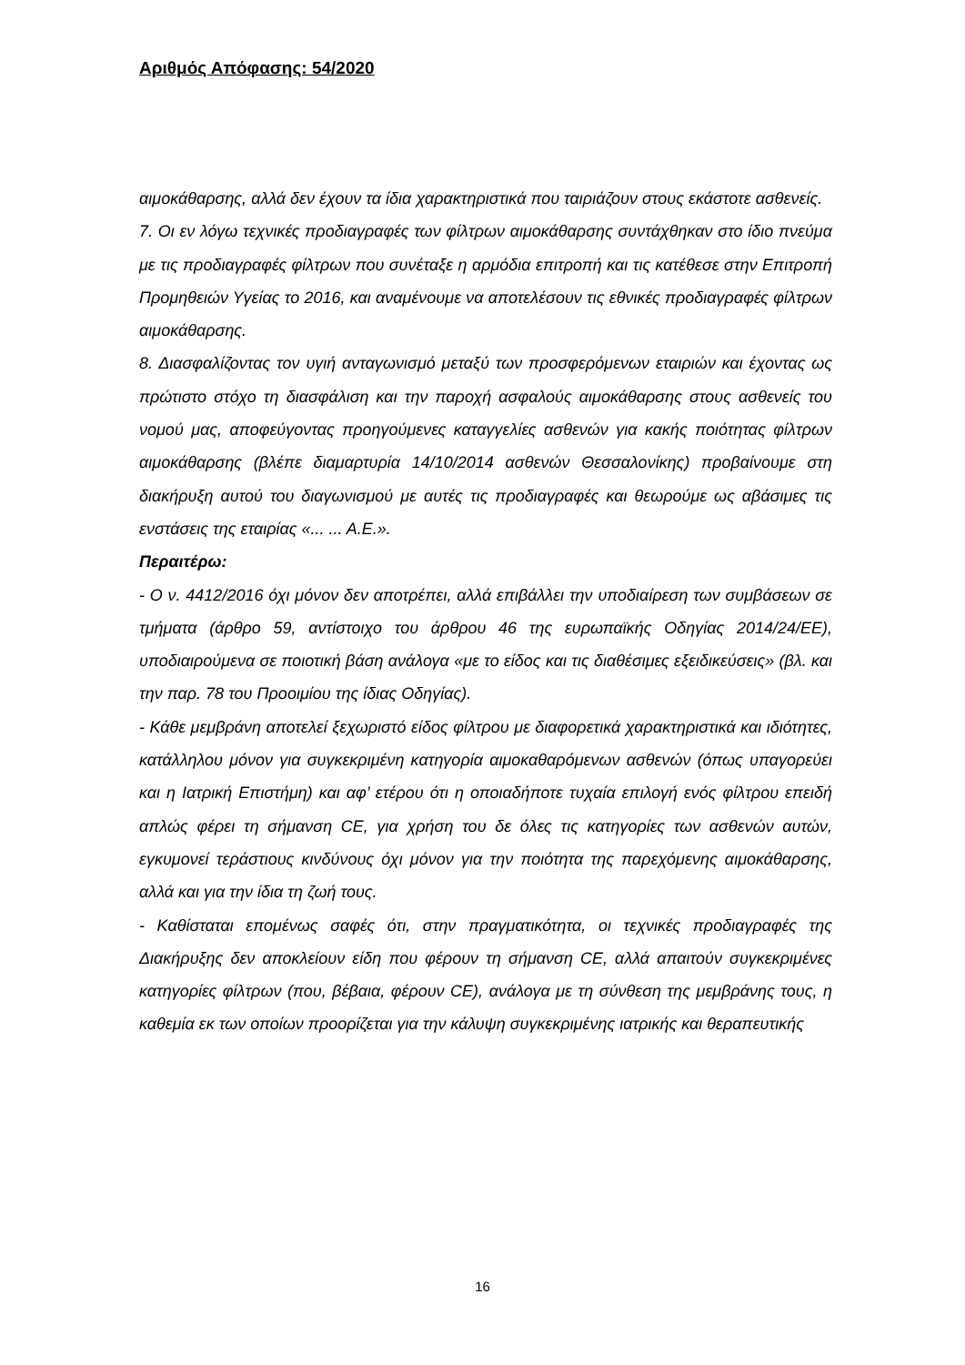Αριθμός Απόφασης: 54/2020
αιμοκάθαρσης, αλλά δεν έχουν τα ίδια χαρακτηριστικά που ταιριάζουν στους εκάστοτε ασθενείς.
7. Οι εν λόγω τεχνικές προδιαγραφές των φίλτρων αιμοκάθαρσης συντάχθηκαν στο ίδιο πνεύμα με τις προδιαγραφές φίλτρων που συνέταξε η αρμόδια επιτροπή και τις κατέθεσε στην Επιτροπή Προμηθειών Υγείας το 2016, και αναμένουμε να αποτελέσουν τις εθνικές προδιαγραφές φίλτρων αιμοκάθαρσης.
8. Διασφαλίζοντας τον υγιή ανταγωνισμό μεταξύ των προσφερόμενων εταιριών και έχοντας ως πρώτιστο στόχο τη διασφάλιση και την παροχή ασφαλούς αιμοκάθαρσης στους ασθενείς του νομού μας, αποφεύγοντας προηγούμενες καταγγελίες ασθενών για κακής ποιότητας φίλτρων αιμοκάθαρσης (βλέπε διαμαρτυρία 14/10/2014 ασθενών Θεσσαλονίκης) προβαίνουμε στη διακήρυξη αυτού του διαγωνισμού με αυτές τις προδιαγραφές και θεωρούμε ως αβάσιμες τις ενστάσεις της εταιρίας «... ... Α.Ε.».
Περαιτέρω:
- Ο ν. 4412/2016 όχι μόνον δεν αποτρέπει, αλλά επιβάλλει την υποδιαίρεση των συμβάσεων σε τμήματα (άρθρο 59, αντίστοιχο του άρθρου 46 της ευρωπαϊκής Οδηγίας 2014/24/ΕΕ), υποδιαιρούμενα σε ποιοτική βάση ανάλογα «με το είδος και τις διαθέσιμες εξειδικεύσεις» (βλ. και την παρ. 78 του Προοιμίου της ίδιας Οδηγίας).
- Κάθε μεμβράνη αποτελεί ξεχωριστό είδος φίλτρου με διαφορετικά χαρακτηριστικά και ιδιότητες, κατάλληλου μόνον για συγκεκριμένη κατηγορία αιμοκαθαρόμενων ασθενών (όπως υπαγορεύει και η Ιατρική Επιστήμη) και αφ’ ετέρου ότι η οποιαδήποτε τυχαία επιλογή ενός φίλτρου επειδή απλώς φέρει τη σήμανση CE, για χρήση του δε όλες τις κατηγορίες των ασθενών αυτών, εγκυμονεί τεράστιους κινδύνους όχι μόνον για την ποιότητα της παρεχόμενης αιμοκάθαρσης, αλλά και για την ίδια τη ζωή τους.
- Καθίσταται επομένως σαφές ότι, στην πραγματικότητα, οι τεχνικές προδιαγραφές της Διακήρυξης δεν αποκλείουν είδη που φέρουν τη σήμανση CE, αλλά απαιτούν συγκεκριμένες κατηγορίες φίλτρων (που, βέβαια, φέρουν CE), ανάλογα με τη σύνθεση της μεμβράνης τους, η καθεμία εκ των οποίων προορίζεται για την κάλυψη συγκεκριμένης ιατρικής και θεραπευτικής
16